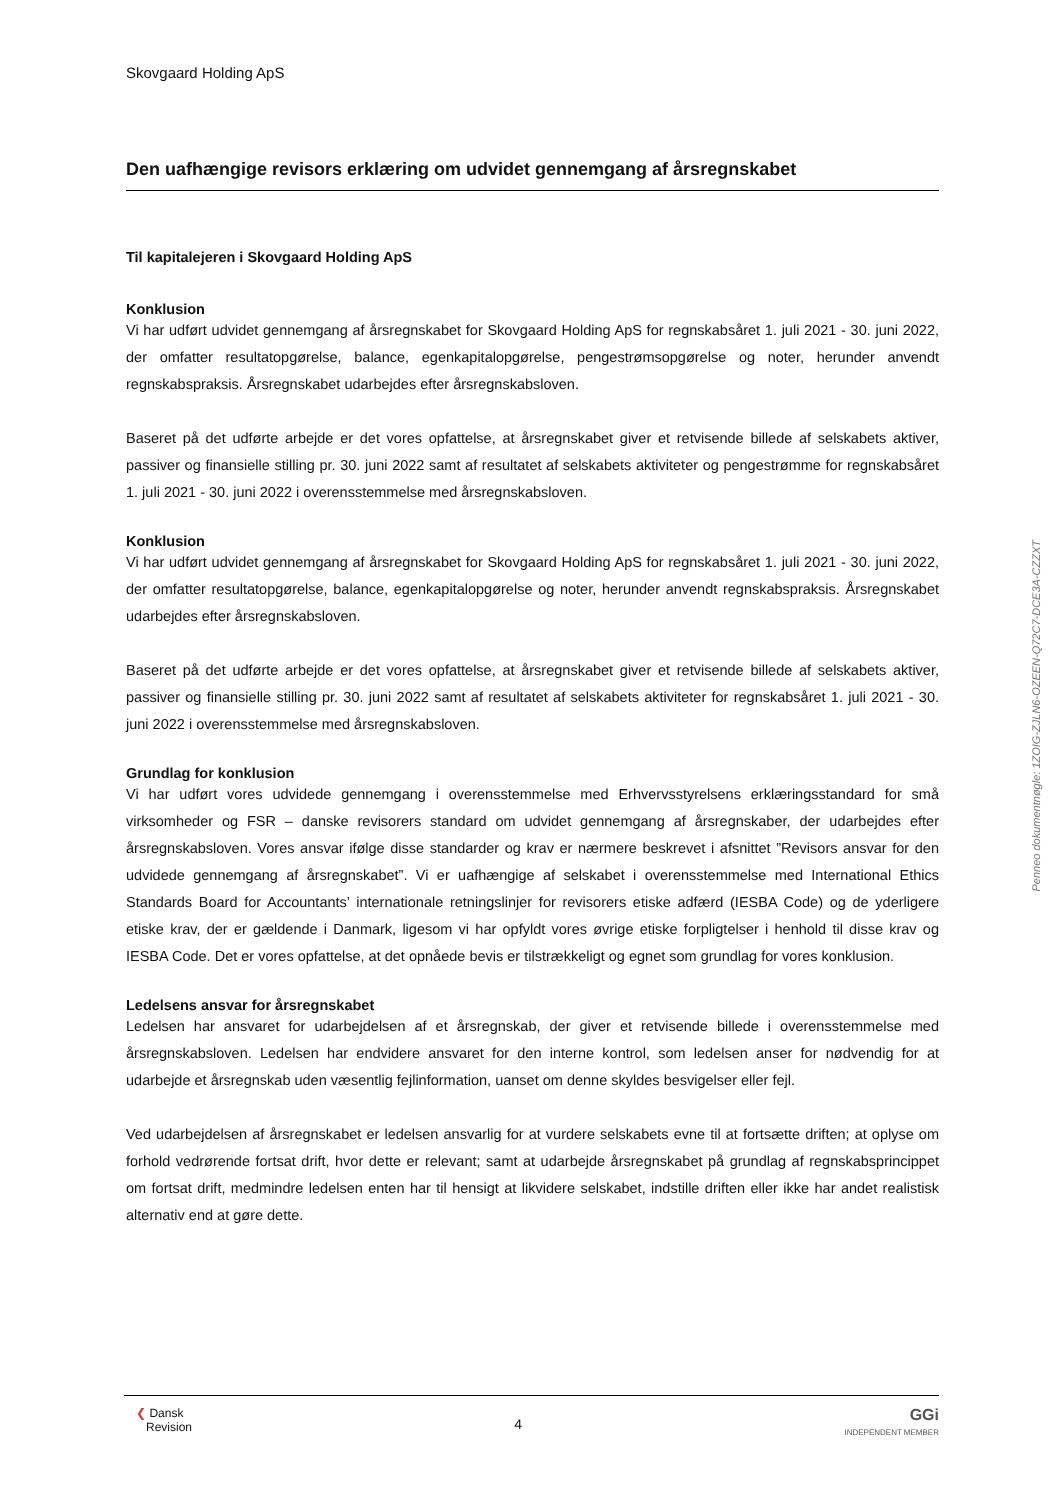Skovgaard Holding ApS
Den uafhængige revisors erklæring om udvidet gennemgang af årsregnskabet
Til kapitalejeren i Skovgaard Holding ApS
Konklusion
Vi har udført udvidet gennemgang af årsregnskabet for Skovgaard Holding ApS for regnskabsåret 1. juli 2021 - 30. juni 2022, der omfatter resultatopgørelse, balance, egenkapitalopgørelse, pengestrømsopgørelse og noter, herunder anvendt regnskabspraksis. Årsregnskabet udarbejdes efter årsregnskabsloven.
Baseret på det udførte arbejde er det vores opfattelse, at årsregnskabet giver et retvisende billede af selskabets aktiver, passiver og finansielle stilling pr. 30. juni 2022 samt af resultatet af selskabets aktiviteter og pengestrømme for regnskabsåret 1. juli 2021 - 30. juni 2022 i overensstemmelse med årsregnskabsloven.
Konklusion
Vi har udført udvidet gennemgang af årsregnskabet for Skovgaard Holding ApS for regnskabsåret 1. juli 2021 - 30. juni 2022, der omfatter resultatopgørelse, balance, egenkapitalopgørelse og noter, herunder anvendt regnskabspraksis. Årsregnskabet udarbejdes efter årsregnskabsloven.
Baseret på det udførte arbejde er det vores opfattelse, at årsregnskabet giver et retvisende billede af selskabets aktiver, passiver og finansielle stilling pr. 30. juni 2022 samt af resultatet af selskabets aktiviteter for regnskabsåret 1. juli 2021 - 30. juni 2022 i overensstemmelse med årsregnskabsloven.
Grundlag for konklusion
Vi har udført vores udvidede gennemgang i overensstemmelse med Erhvervsstyrelsens erklæringsstandard for små virksomheder og FSR – danske revisorers standard om udvidet gennemgang af årsregnskaber, der udarbejdes efter årsregnskabsloven. Vores ansvar ifølge disse standarder og krav er nærmere beskrevet i afsnittet ”Revisors ansvar for den udvidede gennemgang af årsregnskabet”. Vi er uafhængige af selskabet i overensstemmelse med International Ethics Standards Board for Accountants’ internationale retningslinjer for revisorers etiske adfærd (IESBA Code) og de yderligere etiske krav, der er gældende i Danmark, ligesom vi har opfyldt vores øvrige etiske forpligtelser i henhold til disse krav og IESBA Code. Det er vores opfattelse, at det opnåede bevis er tilstrækkeligt og egnet som grundlag for vores konklusion.
Ledelsens ansvar for årsregnskabet
Ledelsen har ansvaret for udarbejdelsen af et årsregnskab, der giver et retvisende billede i overensstemmelse med årsregnskabsloven. Ledelsen har endvidere ansvaret for den interne kontrol, som ledelsen anser for nødvendig for at udarbejde et årsregnskab uden væsentlig fejlinformation, uanset om denne skyldes besvigelser eller fejl.
Ved udarbejdelsen af årsregnskabet er ledelsen ansvarlig for at vurdere selskabets evne til at fortsætte driften; at oplyse om forhold vedrørende fortsat drift, hvor dette er relevant; samt at udarbejde årsregnskabet på grundlag af regnskabsprincippet om fortsat drift, medmindre ledelsen enten har til hensigt at likvidere selskabet, indstille driften eller ikke har andet realistisk alternativ end at gøre dette.
❮ Dansk
Revision
4
GGi
INDEPENDENT MEMBER
Penneo dokumentnøgle: 1ZOIG-ZJLN6-OZEEN-Q72C7-DCE3A-CZZXT